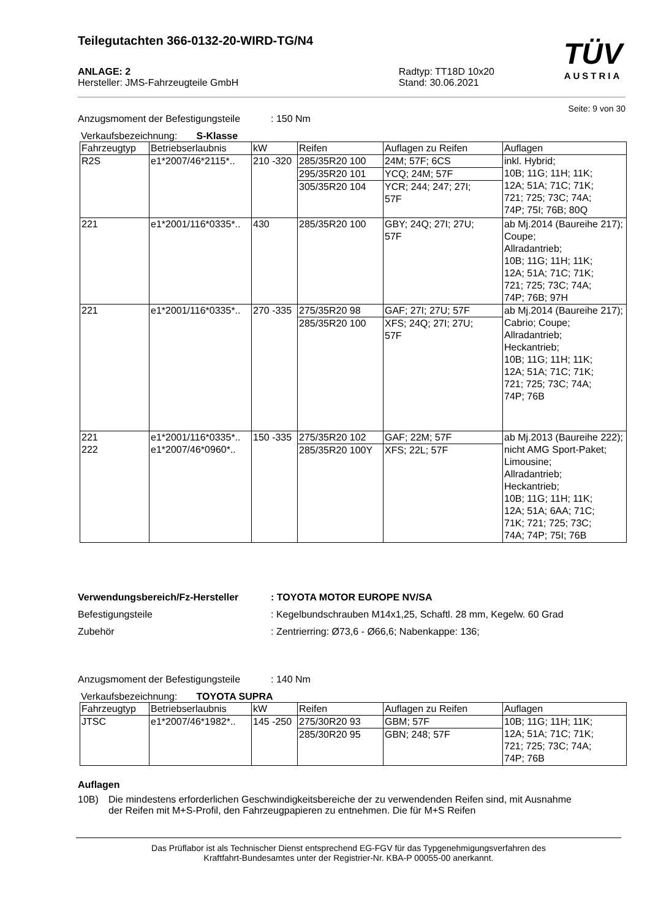Teilegutachten 366-0132-20-WIRD-TG/N4
TÜV
AUSTRIA
ANLAGE: 2
Hersteller: JMS-Fahrzeugteile GmbH
Radtyp: TT18D 10x20
Stand: 30.06.2021
Seite: 9 von 30
Anzugsmoment der Befestigungsteile: 150 Nm
Verkaufsbezeichnung: S-Klasse
| Fahrzeugtyp | Betriebserlaubnis | kW | Reifen | Auflagen zu Reifen | Auflagen |
| --- | --- | --- | --- | --- | --- |
| R2S | e1*2007/46*2115*.. | 210 -320 | 285/35R20 100 | 24M; 57F; 6CS | inkl. Hybrid; 10B; 11G; 11H; 11K; 12A; 51A; 71C; 71K; 721; 725; 73C; 74A; 74P; 75I; 76B; 80Q |
| | | | 295/35R20 101 | YCQ; 24M; 57F | |
| | | | 305/35R20 104 | YCR; 244; 247; 27I; 57F | |
| 221 | e1*2001/116*0335*.. | 430 | 285/35R20 100 | GBY; 24Q; 27I; 27U; 57F | ab Mj.2014 (Baureihe 217); Coupe; Allradantrieb; 10B; 11G; 11H; 11K; 12A; 51A; 71C; 71K; 721; 725; 73C; 74A; 74P; 76B; 97H |
| 221 | e1*2001/116*0335*.. | 270 -335 | 275/35R20 98 | GAF; 27I; 27U; 57F | ab Mj.2014 (Baureihe 217); Cabrio; Coupe; Allradantrieb; Heckantrieb; 10B; 11G; 11H; 11K; 12A; 51A; 71C; 71K; 721; 725; 73C; 74A; 74P; 76B |
| | | | 285/35R20 100 | XFS; 24Q; 27I; 27U; 57F | |
| 221 222 | e1*2001/116*0335*.. e1*2007/46*0960*.. | 150 -335 | 275/35R20 102 | GAF; 22M; 57F | ab Mj.2013 (Baureihe 222); nicht AMG Sport-Paket; Limousine; Allradantrieb; Heckantrieb; 10B; 11G; 11H; 11K; 12A; 51A; 6AA; 71C; 71K; 721; 725; 73C; 74A; 74P; 75I; 76B |
| | | | 285/35R20 100Y | XFS; 22L; 57F | |
Verwendungsbereich/Fz-Hersteller: TOYOTA MOTOR EUROPE NV/SA
Befestigungsteile: Kegelbundschrauben M14x1,25, Schaftl. 28 mm, Kegelw. 60 Grad
Zubehör: Zentrierring: Ø73,6 - Ø66,6; Nabenkappe: 136;
Anzugsmoment der Befestigungsteile: 140 Nm
Verkaufsbezeichnung: TOYOTA SUPRA
| Fahrzeugtyp | Betriebserlaubnis | kW | Reifen | Auflagen zu Reifen | Auflagen |
| --- | --- | --- | --- | --- | --- |
| JTSC | e1*2007/46*1982*.. | 145 -250 | 275/30R20 93 | GBM; 57F | 10B; 11G; 11H; 11K; 12A; 51A; 71C; 71K; 721; 725; 73C; 74A; 74P; 76B |
| | | | 285/30R20 95 | GBN; 248; 57F | |
Auflagen
10B) Die mindestens erforderlichen Geschwindigkeitsbereiche der zu verwendenden Reifen sind, mit Ausnahme der Reifen mit M+S-Profil, den Fahrzeugpapieren zu entnehmen. Die für M+S Reifen
Das Prüflabor ist als Technischer Dienst entsprechend EG-FGV für das Typgenehmigungsverfahren des
Kraftfahrt-Bundesamtes unter der Registrier-Nr. KBA-P 00055-00 anerkannt.